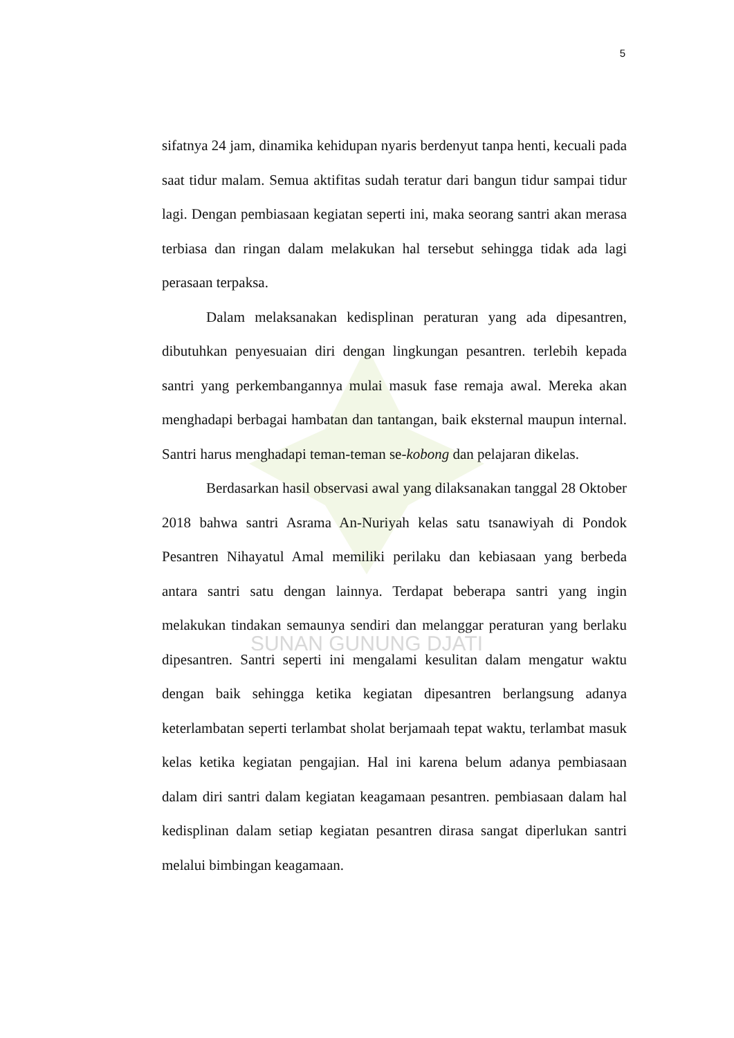5
SUNAN GUNUNG DJATI
sifatnya 24 jam, dinamika kehidupan nyaris berdenyut tanpa henti, kecuali pada saat tidur malam. Semua aktifitas sudah teratur dari bangun tidur sampai tidur lagi. Dengan pembiasaan kegiatan seperti ini, maka seorang santri akan merasa terbiasa dan ringan dalam melakukan hal tersebut sehingga tidak ada lagi perasaan terpaksa.
Dalam melaksanakan kedisplinan peraturan yang ada dipesantren, dibutuhkan penyesuaian diri dengan lingkungan pesantren. terlebih kepada santri yang perkembangannya mulai masuk fase remaja awal. Mereka akan menghadapi berbagai hambatan dan tantangan, baik eksternal maupun internal. Santri harus menghadapi teman-teman se-kobong dan pelajaran dikelas.
Berdasarkan hasil observasi awal yang dilaksanakan tanggal 28 Oktober 2018 bahwa santri Asrama An-Nuriyah kelas satu tsanawiyah di Pondok Pesantren Nihayatul Amal memiliki perilaku dan kebiasaan yang berbeda antara santri satu dengan lainnya. Terdapat beberapa santri yang ingin melakukan tindakan semaunya sendiri dan melanggar peraturan yang berlaku dipesantren. Santri seperti ini mengalami kesulitan dalam mengatur waktu dengan baik sehingga ketika kegiatan dipesantren berlangsung adanya keterlambatan seperti terlambat sholat berjamaah tepat waktu, terlambat masuk kelas ketika kegiatan pengajian. Hal ini karena belum adanya pembiasaan dalam diri santri dalam kegiatan keagamaan pesantren. pembiasaan dalam hal kedisplinan dalam setiap kegiatan pesantren dirasa sangat diperlukan santri melalui bimbingan keagamaan.